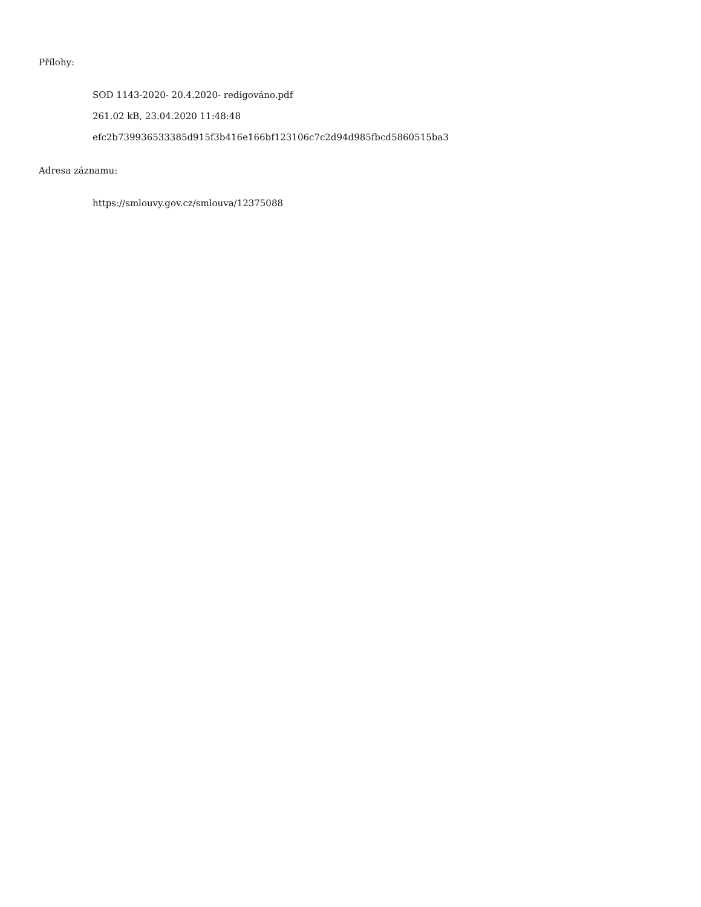Přílohy:
SOD 1143-2020- 20.4.2020- redigováno.pdf
261.02 kB, 23.04.2020 11:48:48
efc2b739936533385d915f3b416e166bf123106c7c2d94d985fbcd5860515ba3
Adresa záznamu:
https://smlouvy.gov.cz/smlouva/12375088